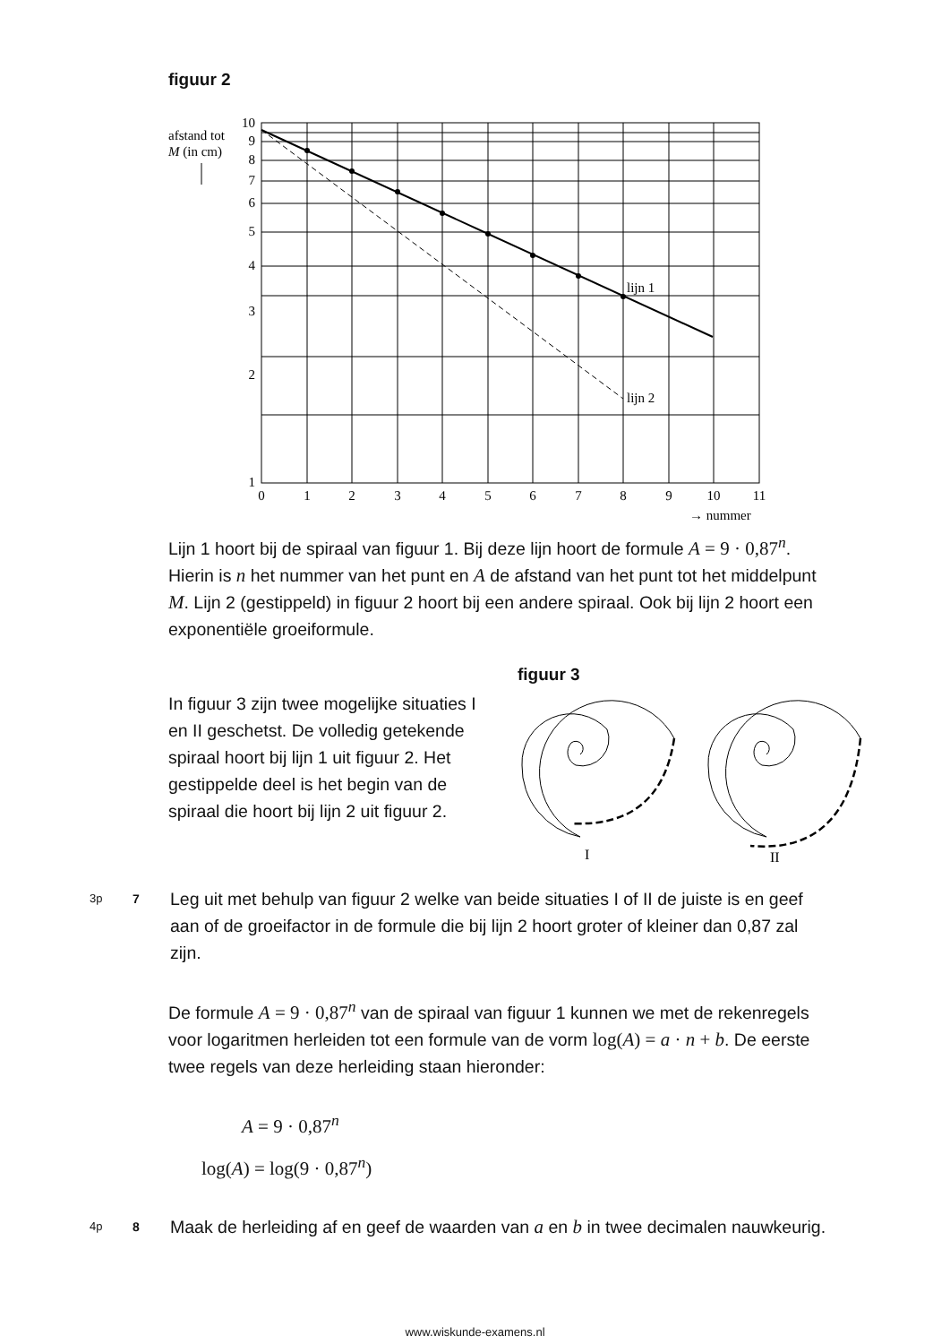figuur 2
afstand tot
M (in cm)
lijn 1
lijn 2
10
9
8
7
6
5
4
3
2
1
0
1
2
3
4
5
6
7
8
9
10
11
→ nummer
Lijn 1 hoort bij de spiraal van figuur 1. Bij deze lijn hoort de formule A = 9 · 0,87<sup>n</sup>. Hierin is n het nummer van het punt en A de afstand van het punt tot het middelpunt M. Lijn 2 (gestippeld) in figuur 2 hoort bij een andere spiraal. Ook bij lijn 2 hoort een exponentiële groeiformule.
In figuur 3 zijn twee mogelijke situaties I en II geschetst. De volledig getekende spiraal hoort bij lijn 1 uit figuur 2. Het gestippelde deel is het begin van de spiraal die hoort bij lijn 2 uit figuur 2.
figuur 3
I
II
3p 7
Leg uit met behulp van figuur 2 welke van beide situaties I of II de juiste is en geef aan of de groeifactor in de formule die bij lijn 2 hoort groter of kleiner dan 0,87 zal zijn.
De formule A = 9 · 0,87<sup>n</sup> van de spiraal van figuur 1 kunnen we met de rekenregels voor logaritmen herleiden tot een formule van de vorm log(A) = a · n + b. De eerste twee regels van deze herleiding staan hieronder:
A = 9 · 0,87<sup>n</sup>
log(A) = log(9 · 0,87<sup>n</sup>)
4p 8
Maak de herleiding af en geef de waarden van a en b in twee decimalen nauwkeurig.
www.wiskunde-examens.nl